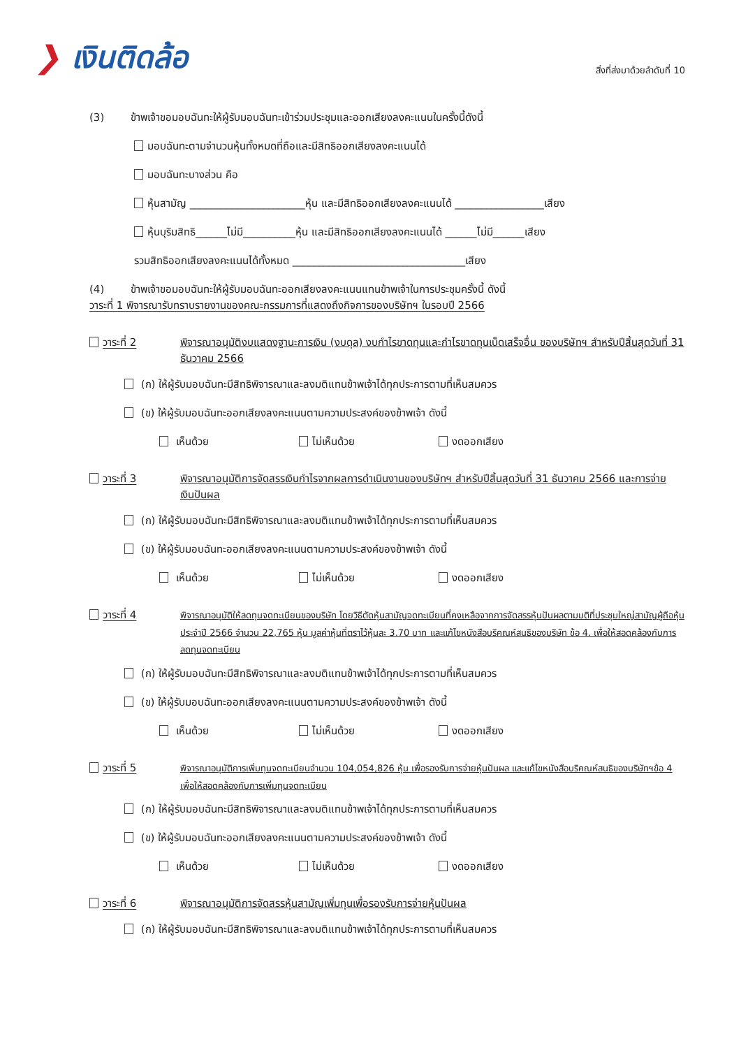❯ เงินติดล้อ
สิ่งที่ส่งมาด้วยลำดับที่ 10
(3) ข้าพเจ้าขอมอบฉันทะให้ผู้รับมอบฉันทะเข้าร่วมประชุมและออกเสียงลงคะแนนในครั้งนี้ดังนี้
มอบฉันทะตามจำนวนหุ้นทั้งหมดที่ถือและมีสิทธิออกเสียงลงคะแนนได้
มอบฉันทะบางส่วน คือ
หุ้นสามัญ ______________________หุ้น และมีสิทธิออกเสียงลงคะแนนได้ _________________เสียง
หุ้นบุริมสิทธิ______ไม่มี__________หุ้น และมีสิทธิออกเสียงลงคะแนนได้ ______ไม่มี______เสียง
รวมสิทธิออกเสียงลงคะแนนได้ทั้งหมด _________________________________เสียง
(4) ข้าพเจ้าขอมอบฉันทะให้ผู้รับมอบฉันทะออกเสียงลงคะแนนแทนข้าพเจ้าในการประชุมครั้งนี้ ดังนี้
วาระที่ 1 พิจารณารับทราบรายงานของคณะกรรมการที่แสดงถึงกิจการของบริษัทฯ ในรอบปี 2566
วาระที่ 2 พิจารณาอนุมัติงบแสดงฐานะการเงิน (งบดุล) งบกำไรขาดทุนและกำไรขาดทุนเบ็ดเสร็จอื่น ของบริษัทฯ สำหรับปีสิ้นสุดวันที่ 31 ธันวาคม 2566
(ก) ให้ผู้รับมอบฉันทะมีสิทธิพิจารณาและลงมติแทนข้าพเจ้าได้ทุกประการตามที่เห็นสมควร
(ข) ให้ผู้รับมอบฉันทะออกเสียงลงคะแนนตามความประสงค์ของข้าพเจ้า ดังนี้
เห็นด้วย ไม่เห็นด้วย งดออกเสียง
วาระที่ 3 พิจารณาอนุมัติการจัดสรรเงินกำไรจากผลการดำเนินงานของบริษัทฯ สำหรับปีสิ้นสุดวันที่ 31 ธันวาคม 2566 และการจ่ายเงินปันผล
(ก) ให้ผู้รับมอบฉันทะมีสิทธิพิจารณาและลงมติแทนข้าพเจ้าได้ทุกประการตามที่เห็นสมควร
(ข) ให้ผู้รับมอบฉันทะออกเสียงลงคะแนนตามความประสงค์ของข้าพเจ้า ดังนี้
เห็นด้วย ไม่เห็นด้วย งดออกเสียง
วาระที่ 4
พิจารณาอนุมัติให้ลดทุนจดทะเบียนของบริษัท โดยวิธีตัดหุ้นสามัญจดทะเบียนที่คงเหลือจากการจัดสรรหุ้นปันผลตามมติที่ประชุมใหญ่สามัญผู้ถือหุ้น ประจำปี 2566 จำนวน 22,765 หุ้น มูลค่าหุ้นที่ตราไว้หุ้นละ 3.70 บาท และแก้ไขหนังสือบริคณห์สนธิของบริษัท ข้อ 4. เพื่อให้สอดคล้องกับการลดทุนจดทะเบียน
(ก) ให้ผู้รับมอบฉันทะมีสิทธิพิจารณาและลงมติแทนข้าพเจ้าได้ทุกประการตามที่เห็นสมควร
(ข) ให้ผู้รับมอบฉันทะออกเสียงลงคะแนนตามความประสงค์ของข้าพเจ้า ดังนี้
เห็นด้วย ไม่เห็นด้วย งดออกเสียง
วาระที่ 5
พิจารณาอนุมัติการเพิ่มทุนจดทะเบียนจำนวน 104,054,826 หุ้น เพื่อรองรับการจ่ายหุ้นปันผล และแก้ไขหนังสือบริคณห์สนธิของบริษัทฯข้อ 4 เพื่อให้สอดคล้องกับการเพิ่มทุนจดทะเบียน
(ก) ให้ผู้รับมอบฉันทะมีสิทธิพิจารณาและลงมติแทนข้าพเจ้าได้ทุกประการตามที่เห็นสมควร
(ข) ให้ผู้รับมอบฉันทะออกเสียงลงคะแนนตามความประสงค์ของข้าพเจ้า ดังนี้
เห็นด้วย ไม่เห็นด้วย งดออกเสียง
วาระที่ 6 พิจารณาอนุมัติการจัดสรรหุ้นสามัญเพิ่มทุนเพื่อรองรับการจ่ายหุ้นปันผล
(ก) ให้ผู้รับมอบฉันทะมีสิทธิพิจารณาและลงมติแทนข้าพเจ้าได้ทุกประการตามที่เห็นสมควร